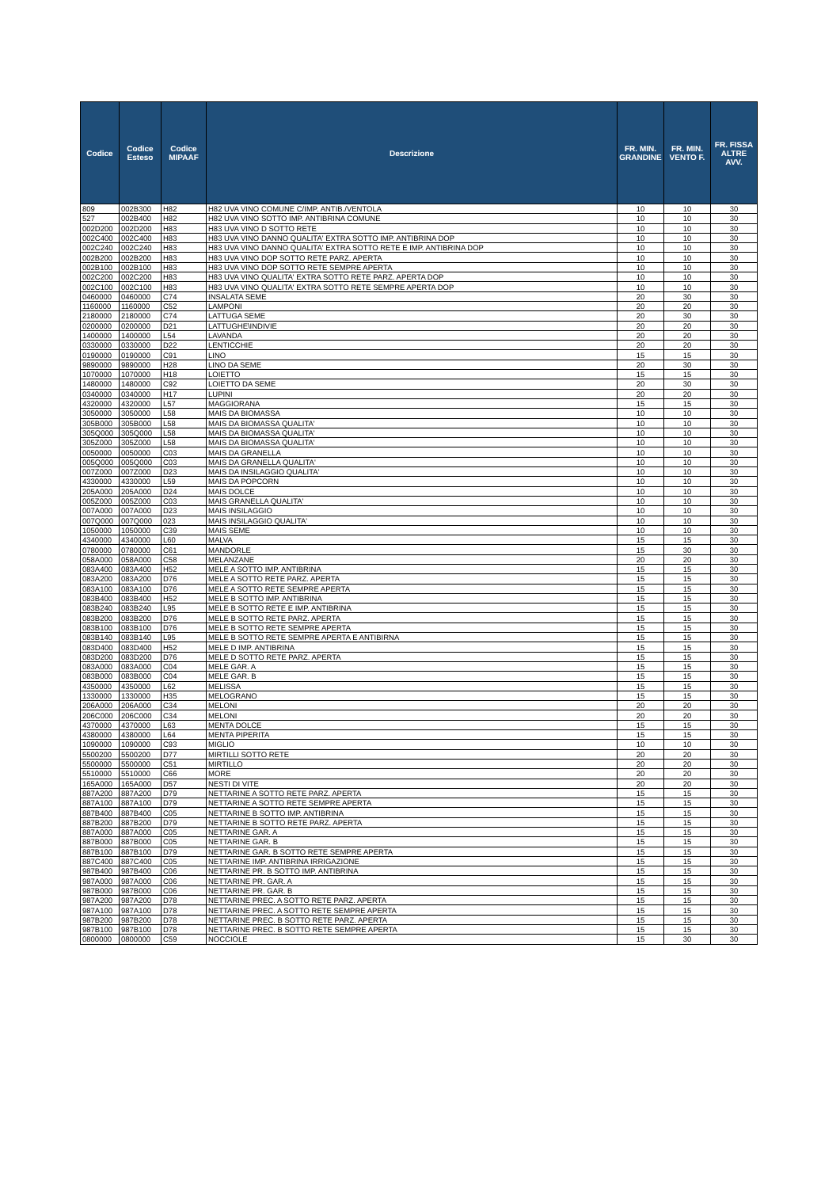| Codice | Codice Esteso | Codice MIPAAF | Descrizione | FR. MIN. GRANDINE | FR. MIN. VENTO F. | FR. FISSA ALTRE AVV. |
| --- | --- | --- | --- | --- | --- | --- |
| 809 | 002B300 | H82 | H82 UVA VINO COMUNE C/IMP. ANTIB./VENTOLA | 10 | 10 | 30 |
| 527 | 002B400 | H82 | H82 UVA VINO SOTTO IMP. ANTIBRINA COMUNE | 10 | 10 | 30 |
| 002D200 | 002D200 | H83 | H83 UVA VINO D SOTTO RETE | 10 | 10 | 30 |
| 002C400 | 002C400 | H83 | H83 UVA VINO DANNO QUALITA' EXTRA SOTTO IMP. ANTIBRINA DOP | 10 | 10 | 30 |
| 002C240 | 002C240 | H83 | H83 UVA VINO DANNO QUALITA' EXTRA SOTTO RETE E IMP. ANTIBRINA DOP | 10 | 10 | 30 |
| 002B200 | 002B200 | H83 | H83 UVA VINO DOP SOTTO RETE PARZ. APERTA | 10 | 10 | 30 |
| 002B100 | 002B100 | H83 | H83 UVA VINO DOP SOTTO RETE SEMPRE APERTA | 10 | 10 | 30 |
| 002C200 | 002C200 | H83 | H83 UVA VINO QUALITA' EXTRA SOTTO RETE PARZ. APERTA DOP | 10 | 10 | 30 |
| 002C100 | 002C100 | H83 | H83 UVA VINO QUALITA' EXTRA SOTTO RETE SEMPRE APERTA DOP | 10 | 10 | 30 |
| 0460000 | 0460000 | C74 | INSALATA SEME | 20 | 30 | 30 |
| 1160000 | 1160000 | C52 | LAMPONI | 20 | 20 | 30 |
| 2180000 | 2180000 | C74 | LATTUGA SEME | 20 | 30 | 30 |
| 0200000 | 0200000 | D21 | LATTUGHE\INDIVIE | 20 | 20 | 30 |
| 1400000 | 1400000 | L54 | LAVANDA | 20 | 20 | 30 |
| 0330000 | 0330000 | D22 | LENTICCHIE | 20 | 20 | 30 |
| 0190000 | 0190000 | C91 | LINO | 15 | 15 | 30 |
| 9890000 | 9890000 | H28 | LINO DA SEME | 20 | 30 | 30 |
| 1070000 | 1070000 | H18 | LOIETTO | 15 | 15 | 30 |
| 1480000 | 1480000 | C92 | LOIETTO DA SEME | 20 | 30 | 30 |
| 0340000 | 0340000 | H17 | LUPINI | 20 | 20 | 30 |
| 4320000 | 4320000 | L57 | MAGGIORANA | 15 | 15 | 30 |
| 3050000 | 3050000 | L58 | MAIS DA BIOMASSA | 10 | 10 | 30 |
| 305B000 | 305B000 | L58 | MAIS DA BIOMASSA QUALITA' | 10 | 10 | 30 |
| 305Q000 | 305Q000 | L58 | MAIS DA BIOMASSA QUALITA' | 10 | 10 | 30 |
| 305Z000 | 305Z000 | L58 | MAIS DA BIOMASSA QUALITA' | 10 | 10 | 30 |
| 0050000 | 0050000 | C03 | MAIS DA GRANELLA | 10 | 10 | 30 |
| 005Q000 | 005Q000 | C03 | MAIS DA GRANELLA QUALITA' | 10 | 10 | 30 |
| 007Z000 | 007Z000 | D23 | MAIS DA INSILAGGIO QUALITA' | 10 | 10 | 30 |
| 4330000 | 4330000 | L59 | MAIS DA POPCORN | 10 | 10 | 30 |
| 205A000 | 205A000 | D24 | MAIS DOLCE | 10 | 10 | 30 |
| 005Z000 | 005Z000 | C03 | MAIS GRANELLA QUALITA' | 10 | 10 | 30 |
| 007A000 | 007A000 | D23 | MAIS INSILAGGIO | 10 | 10 | 30 |
| 007Q000 | 007Q000 | 023 | MAIS INSILAGGIO QUALITA' | 10 | 10 | 30 |
| 1050000 | 1050000 | C39 | MAIS SEME | 10 | 10 | 30 |
| 4340000 | 4340000 | L60 | MALVA | 15 | 15 | 30 |
| 0780000 | 0780000 | C61 | MANDORLE | 15 | 30 | 30 |
| 058A000 | 058A000 | C58 | MELANZANE | 20 | 20 | 30 |
| 083A400 | 083A400 | H52 | MELE A SOTTO IMP. ANTIBRINA | 15 | 15 | 30 |
| 083A200 | 083A200 | D76 | MELE A SOTTO RETE PARZ. APERTA | 15 | 15 | 30 |
| 083A100 | 083A100 | D76 | MELE A SOTTO RETE SEMPRE APERTA | 15 | 15 | 30 |
| 083B400 | 083B400 | H52 | MELE B SOTTO IMP. ANTIBRINA | 15 | 15 | 30 |
| 083B240 | 083B240 | L95 | MELE B SOTTO RETE E IMP. ANTIBRINA | 15 | 15 | 30 |
| 083B200 | 083B200 | D76 | MELE B SOTTO RETE PARZ. APERTA | 15 | 15 | 30 |
| 083B100 | 083B100 | D76 | MELE B SOTTO RETE SEMPRE APERTA | 15 | 15 | 30 |
| 083B140 | 083B140 | L95 | MELE B SOTTO RETE SEMPRE APERTA E ANTIBIRNA | 15 | 15 | 30 |
| 083D400 | 083D400 | H52 | MELE D IMP. ANTIBRINA | 15 | 15 | 30 |
| 083D200 | 083D200 | D76 | MELE D SOTTO RETE PARZ. APERTA | 15 | 15 | 30 |
| 083A000 | 083A000 | C04 | MELE GAR. A | 15 | 15 | 30 |
| 083B000 | 083B000 | C04 | MELE GAR. B | 15 | 15 | 30 |
| 4350000 | 4350000 | L62 | MELISSA | 15 | 15 | 30 |
| 1330000 | 1330000 | H35 | MELOGRANO | 15 | 15 | 30 |
| 206A000 | 206A000 | C34 | MELONI | 20 | 20 | 30 |
| 206C000 | 206C000 | C34 | MELONI | 20 | 20 | 30 |
| 4370000 | 4370000 | L63 | MENTA DOLCE | 15 | 15 | 30 |
| 4380000 | 4380000 | L64 | MENTA PIPERITA | 15 | 15 | 30 |
| 1090000 | 1090000 | C93 | MIGLIO | 10 | 10 | 30 |
| 5500200 | 5500200 | D77 | MIRTILLI SOTTO RETE | 20 | 20 | 30 |
| 5500000 | 5500000 | C51 | MIRTILLO | 20 | 20 | 30 |
| 5510000 | 5510000 | C66 | MORE | 20 | 20 | 30 |
| 165A000 | 165A000 | D57 | NESTI DI VITE | 20 | 20 | 30 |
| 887A200 | 887A200 | D79 | NETTARINE A SOTTO RETE PARZ. APERTA | 15 | 15 | 30 |
| 887A100 | 887A100 | D79 | NETTARINE A SOTTO RETE SEMPRE APERTA | 15 | 15 | 30 |
| 887B400 | 887B400 | C05 | NETTARINE B SOTTO IMP. ANTIBRINA | 15 | 15 | 30 |
| 887B200 | 887B200 | D79 | NETTARINE B SOTTO RETE PARZ. APERTA | 15 | 15 | 30 |
| 887A000 | 887A000 | C05 | NETTARINE GAR. A | 15 | 15 | 30 |
| 887B000 | 887B000 | C05 | NETTARINE GAR. B | 15 | 15 | 30 |
| 887B100 | 887B100 | D79 | NETTARINE GAR. B SOTTO RETE SEMPRE APERTA | 15 | 15 | 30 |
| 887C400 | 887C400 | C05 | NETTARINE IMP. ANTIBRINA IRRIGAZIONE | 15 | 15 | 30 |
| 987B400 | 987B400 | C06 | NETTARINE PR. B SOTTO IMP. ANTIBRINA | 15 | 15 | 30 |
| 987A000 | 987A000 | C06 | NETTARINE PR. GAR. A | 15 | 15 | 30 |
| 987B000 | 987B000 | C06 | NETTARINE PR. GAR. B | 15 | 15 | 30 |
| 987A200 | 987A200 | D78 | NETTARINE PREC. A SOTTO RETE PARZ. APERTA | 15 | 15 | 30 |
| 987A100 | 987A100 | D78 | NETTARINE PREC. A SOTTO RETE SEMPRE APERTA | 15 | 15 | 30 |
| 987B200 | 987B200 | D78 | NETTARINE PREC. B SOTTO RETE PARZ. APERTA | 15 | 15 | 30 |
| 987B100 | 987B100 | D78 | NETTARINE PREC. B SOTTO RETE SEMPRE APERTA | 15 | 15 | 30 |
| 0800000 | 0800000 | C59 | NOCCIOLE | 15 | 30 | 30 |